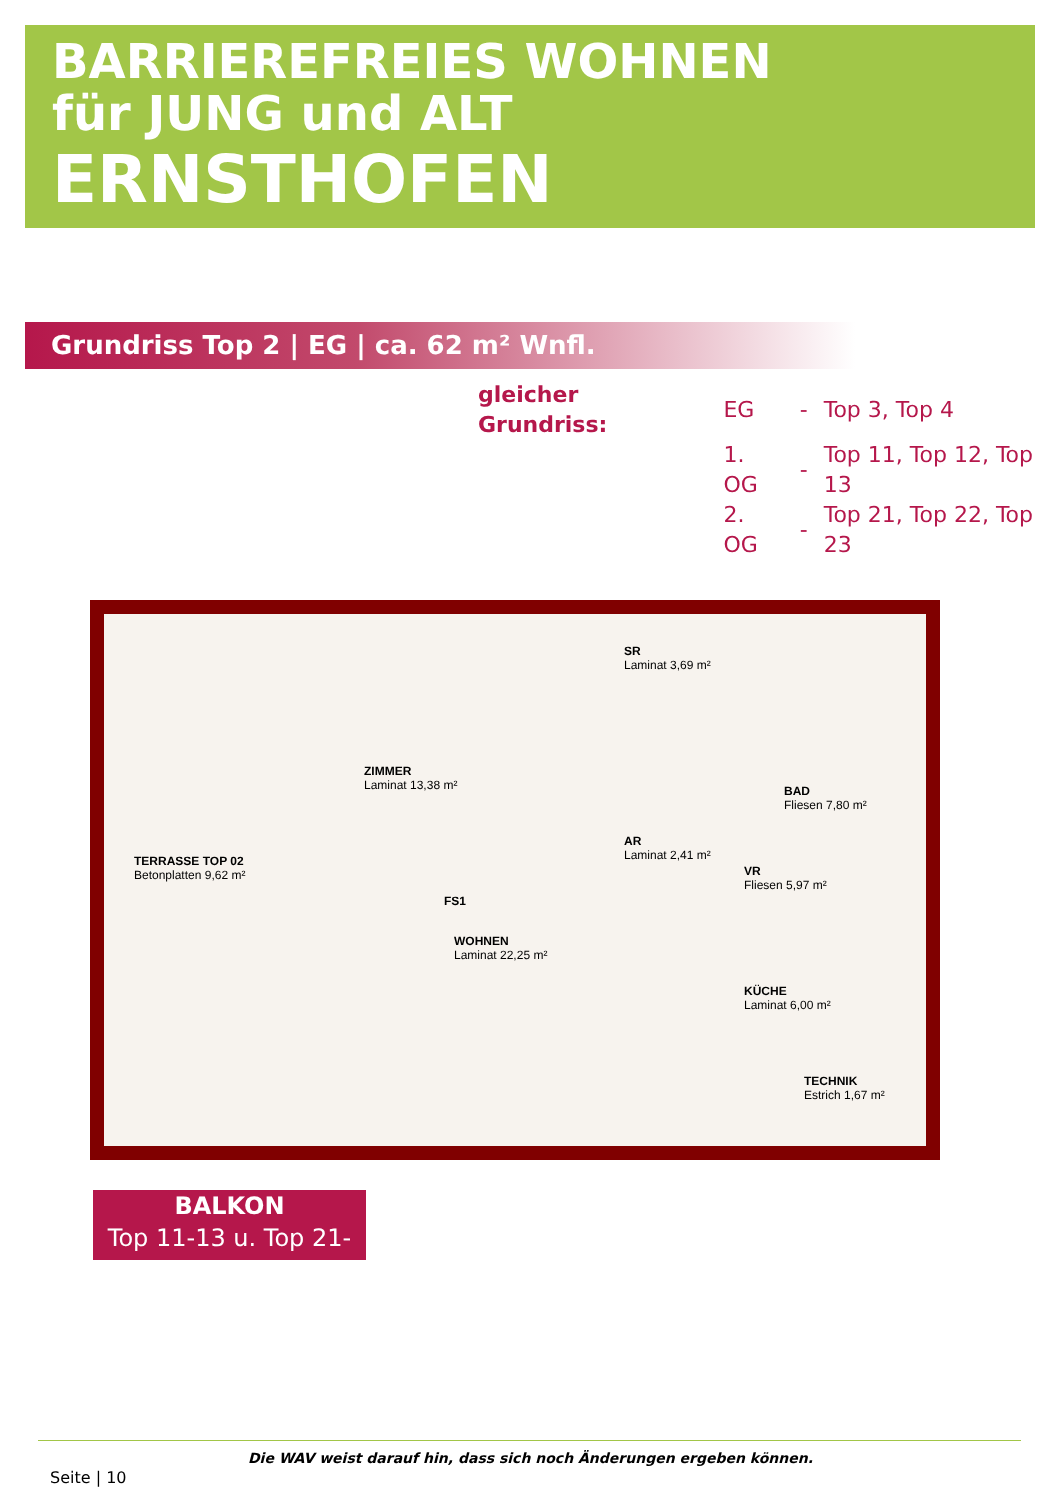BARRIEREFREIES WOHNEN
für JUNG und ALT
ERNSTHOFEN
Grundriss Top 2 | EG | ca. 62 m² Wnfl.
| gleicher Grundriss: | EG | - | Top 3, Top 4 |
| | 1. OG | - | Top 11, Top 12, Top 13 |
| | 2. OG | - | Top 21, Top 22, Top 23 |
TERRASSE TOP 02
Betonplatten 9,62 m²
ZIMMER
Laminat 13,38 m²
SR
Laminat 3,69 m²
AR
Laminat 2,41 m²
BAD
Fliesen 7,80 m²
WOHNEN
Laminat 22,25 m²
VR
Fliesen 5,97 m²
KÜCHE
Laminat 6,00 m²
TECHNIK
Estrich 1,67 m²
FS1
BALKON
Top 11-13 u. Top 21-23
Die WAV weist darauf hin, dass sich noch Änderungen ergeben können.
Seite | 10